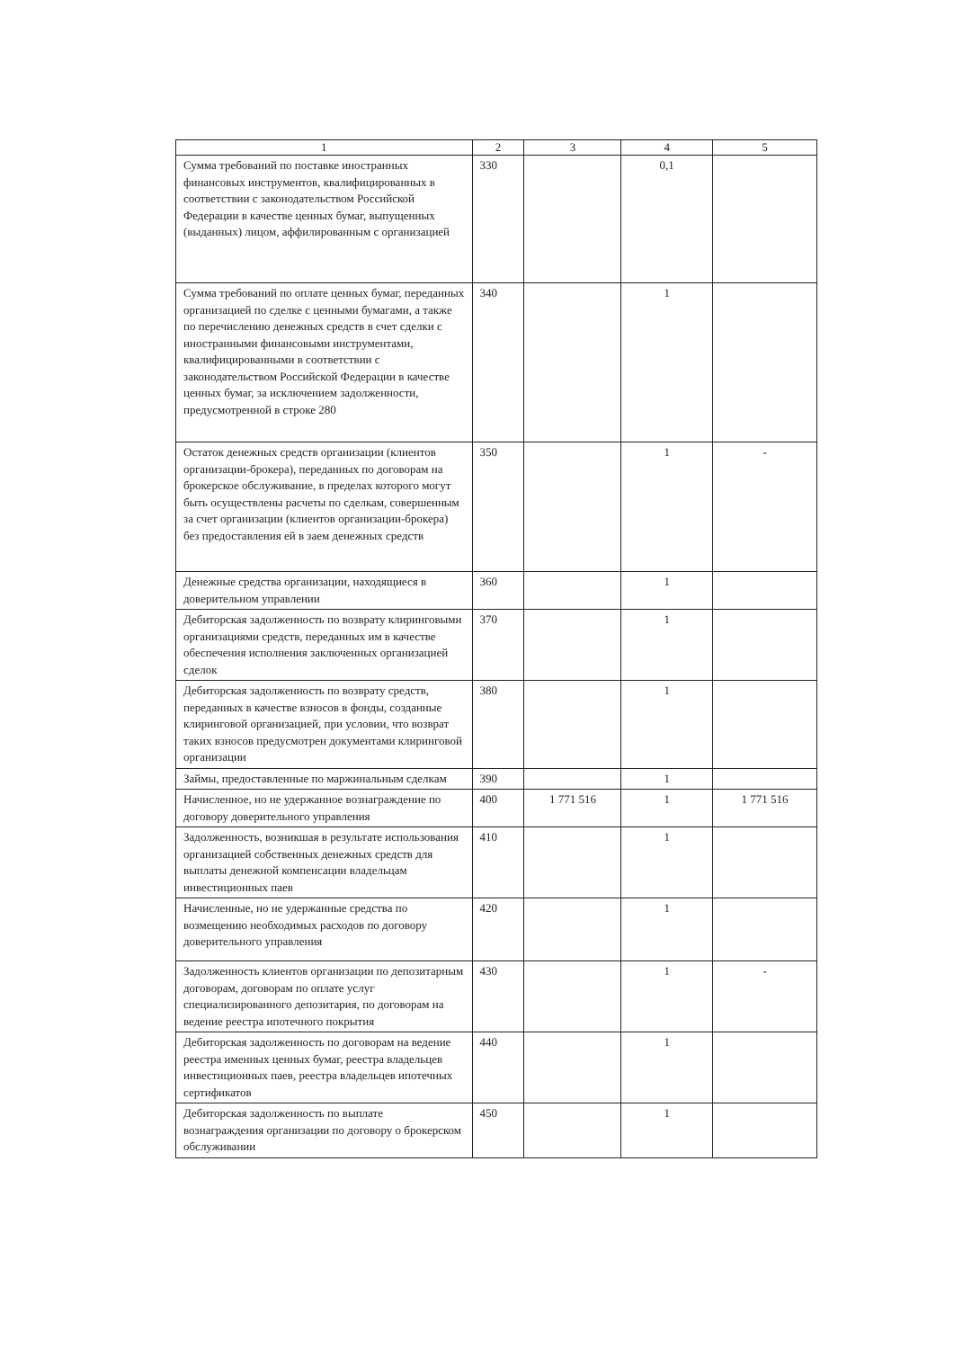| 1 | 2 | 3 | 4 | 5 |
| --- | --- | --- | --- | --- |
| Сумма требований по поставке иностранных финансовых инструментов, квалифицированных в соответствии с законодательством Российской Федерации в качестве ценных бумаг, выпущенных (выданных) лицом, аффилированным с организацией | 330 | | 0,1 | |
| Сумма требований по оплате ценных бумаг, переданных организацией по сделке с ценными бумагами, а также по перечислению денежных средств в счет сделки с иностранными финансовыми инструментами, квалифицированными в соответствии с законодательством Российской Федерации в качестве ценных бумаг, за исключением задолженности, предусмотренной в строке 280 | 340 | | 1 | |
| Остаток денежных средств организации (клиентов организации-брокера), переданных по договорам на брокерское обслуживание, в пределах которого могут быть осуществлены расчеты по сделкам, совершенным за счет организации (клиентов организации-брокера) без предоставления ей в заем денежных средств | 350 | | 1 | - |
| Денежные средства организации, находящиеся в доверительном управлении | 360 | | 1 | |
| Дебиторская задолженность по возврату клиринговыми организациями средств, переданных им в качестве обеспечения исполнения заключенных организацией сделок | 370 | | 1 | |
| Дебиторская задолженность по возврату средств, переданных в качестве взносов в фонды, созданные клиринговой организацией, при условии, что возврат таких взносов предусмотрен документами клиринговой организации | 380 | | 1 | |
| Займы, предоставленные по маржинальным сделкам | 390 | | 1 | |
| Начисленное, но не удержанное вознаграждение по договору доверительного управления | 400 | 1 771 516 | 1 | 1 771 516 |
| Задолженность, возникшая в результате использования организацией собственных денежных средств для выплаты денежной компенсации владельцам инвестиционных паев | 410 | | 1 | |
| Начисленные, но не удержанные средства по возмещению необходимых расходов по договору доверительного управления | 420 | | 1 | |
| Задолженность клиентов организации по депозитарным договорам, договорам по оплате услуг специализированного депозитария, по договорам на ведение реестра ипотечного покрытия | 430 | | 1 | - |
| Дебиторская задолженность по договорам на ведение реестра именных ценных бумаг, реестра владельцев инвестиционных паев, реестра владельцев ипотечных сертификатов | 440 | | 1 | |
| Дебиторская задолженность по выплате вознаграждения организации по договору о брокерском обслуживании | 450 | | 1 | |